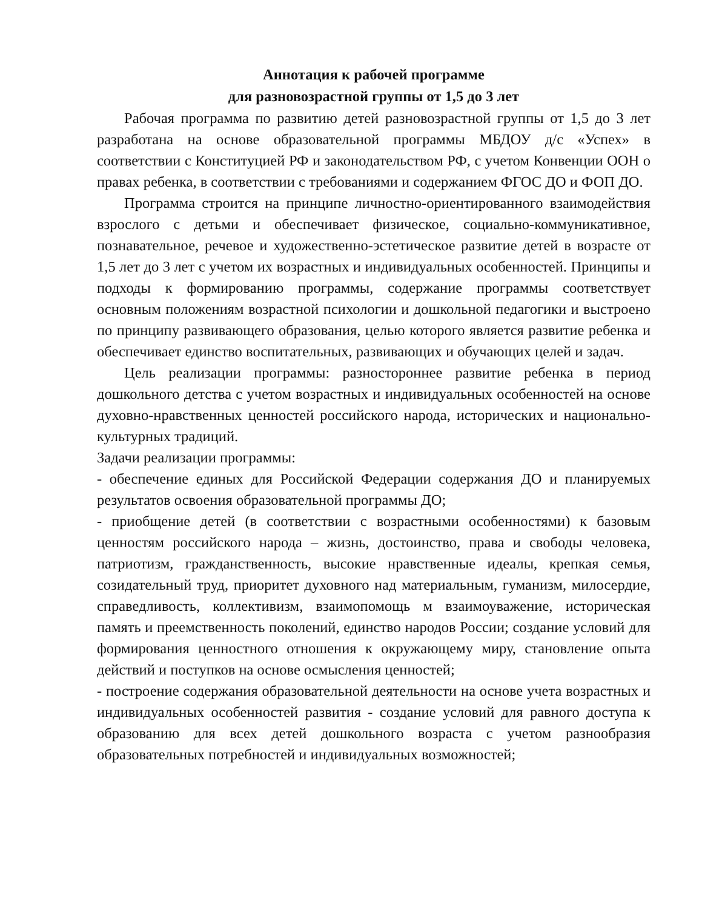Аннотация к рабочей программе
для разновозрастной группы от 1,5 до 3 лет
Рабочая программа по развитию детей разновозрастной группы от 1,5 до 3 лет разработана на основе образовательной программы МБДОУ д/с «Успех» в соответствии с Конституцией РФ и законодательством РФ, с учетом Конвенции ООН о правах ребенка, в соответствии с требованиями и содержанием ФГОС ДО и ФОП ДО.
Программа строится на принципе личностно-ориентированного взаимодействия взрослого с детьми и обеспечивает физическое, социально-коммуникативное, познавательное, речевое и художественно-эстетическое развитие детей в возрасте от 1,5 лет до 3 лет с учетом их возрастных и индивидуальных особенностей. Принципы и подходы к формированию программы, содержание программы соответствует основным положениям возрастной психологии и дошкольной педагогики и выстроено по принципу развивающего образования, целью которого является развитие ребенка и обеспечивает единство воспитательных, развивающих и обучающих целей и задач.
Цель реализации программы: разностороннее развитие ребенка в период дошкольного детства с учетом возрастных и индивидуальных особенностей на основе духовно-нравственных ценностей российского народа, исторических и национально-культурных традиций.
Задачи реализации программы:
- обеспечение единых для Российской Федерации содержания ДО и планируемых результатов освоения образовательной программы ДО;
- приобщение детей (в соответствии с возрастными особенностями) к базовым ценностям российского народа – жизнь, достоинство, права и свободы человека, патриотизм, гражданственность, высокие нравственные идеалы, крепкая семья, созидательный труд, приоритет духовного над материальным, гуманизм, милосердие, справедливость, коллективизм, взаимопомощь м взаимоуважение, историческая память и преемственность поколений, единство народов России; создание условий для формирования ценностного отношения к окружающему миру, становление опыта действий и поступков на основе осмысления ценностей;
- построение содержания образовательной деятельности на основе учета возрастных и индивидуальных особенностей развития - создание условий для равного доступа к образованию для всех детей дошкольного возраста с учетом разнообразия образовательных потребностей и индивидуальных возможностей;